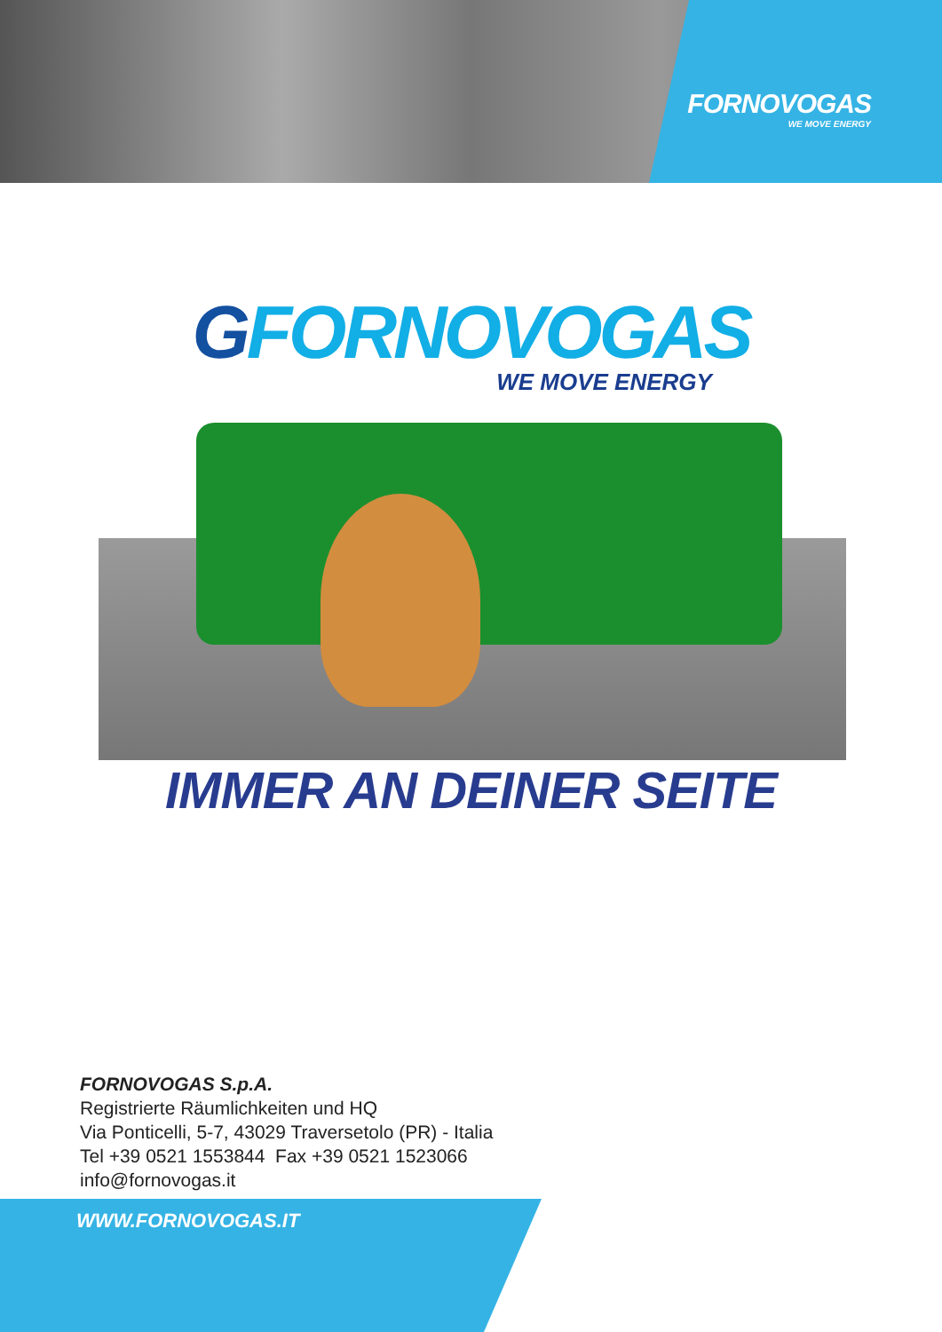FORNOVOGAS
WE MOVE ENERGY
GFORNOVOGAS
WE MOVE ENERGY
IMMER AN DEINER SEITE
FORNOVOGAS S.p.A.
Registrierte Räumlichkeiten und HQ
Via Ponticelli, 5-7, 43029 Traversetolo (PR) - Italia
Tel +39 0521 1553844 Fax +39 0521 1523066
info@fornovogas.it
WWW.FORNOVOGAS.IT